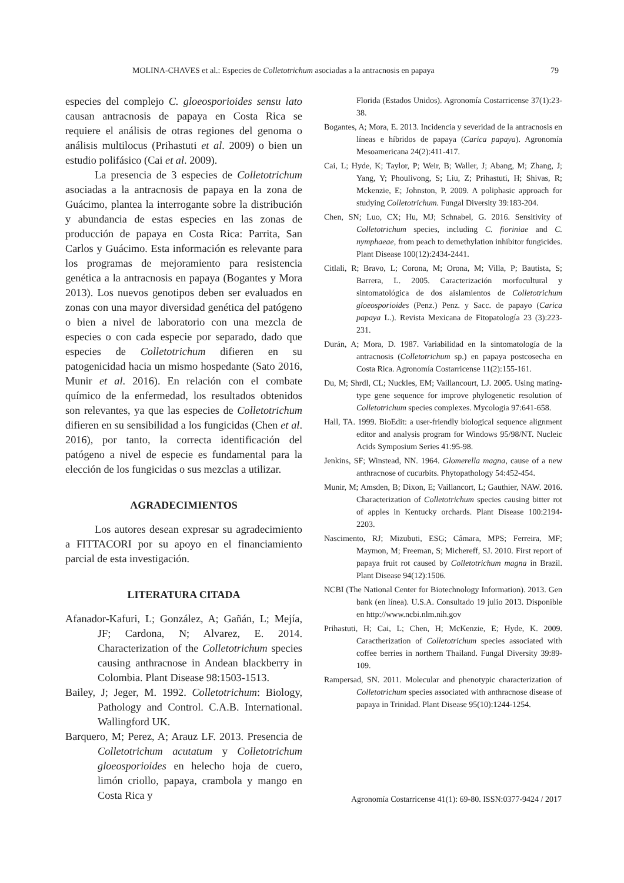MOLINA-CHAVES et al.: Especies de Colletotrichum asociadas a la antracnosis en papaya 79
especies del complejo C. gloeosporioides sensu lato causan antracnosis de papaya en Costa Rica se requiere el análisis de otras regiones del genoma o análisis multilocus (Prihastuti et al. 2009) o bien un estudio polifásico (Cai et al. 2009).
La presencia de 3 especies de Colletotrichum asociadas a la antracnosis de papaya en la zona de Guácimo, plantea la interrogante sobre la distribución y abundancia de estas especies en las zonas de producción de papaya en Costa Rica: Parrita, San Carlos y Guácimo. Esta información es relevante para los programas de mejoramiento para resistencia genética a la antracnosis en papaya (Bogantes y Mora 2013). Los nuevos genotipos deben ser evaluados en zonas con una mayor diversidad genética del patógeno o bien a nivel de laboratorio con una mezcla de especies o con cada especie por separado, dado que especies de Colletotrichum difieren en su patogenicidad hacia un mismo hospedante (Sato 2016, Munir et al. 2016). En relación con el combate químico de la enfermedad, los resultados obtenidos son relevantes, ya que las especies de Colletotrichum difieren en su sensibilidad a los fungicidas (Chen et al. 2016), por tanto, la correcta identificación del patógeno a nivel de especie es fundamental para la elección de los fungicidas o sus mezclas a utilizar.
AGRADECIMIENTOS
Los autores desean expresar su agradecimiento a FITTACORI por su apoyo en el financiamiento parcial de esta investigación.
LITERATURA CITADA
Afanador-Kafuri, L; González, A; Gañán, L; Mejía, JF; Cardona, N; Alvarez, E. 2014. Characterization of the Colletotrichum species causing anthracnose in Andean blackberry in Colombia. Plant Disease 98:1503-1513.
Bailey, J; Jeger, M. 1992. Colletotrichum: Biology, Pathology and Control. C.A.B. International. Wallingford UK.
Barquero, M; Perez, A; Arauz LF. 2013. Presencia de Colletotrichum acutatum y Colletotrichum gloeosporioides en helecho hoja de cuero, limón criollo, papaya, crambola y mango en Costa Rica y
Florida (Estados Unidos). Agronomía Costarricense 37(1):23-38.
Bogantes, A; Mora, E. 2013. Incidencia y severidad de la antracnosis en líneas e híbridos de papaya (Carica papaya). Agronomía Mesoamericana 24(2):411-417.
Cai, L; Hyde, K; Taylor, P; Weir, B; Waller, J; Abang, M; Zhang, J; Yang, Y; Phoulivong, S; Liu, Z; Prihastuti, H; Shivas, R; Mckenzie, E; Johnston, P. 2009. A poliphasic approach for studying Colletotrichum. Fungal Diversity 39:183-204.
Chen, SN; Luo, CX; Hu, MJ; Schnabel, G. 2016. Sensitivity of Colletotrichum species, including C. fioriniae and C. nymphaeae, from peach to demethylation inhibitor fungicides. Plant Disease 100(12):2434-2441.
Citlali, R; Bravo, L; Corona, M; Orona, M; Villa, P; Bautista, S; Barrera, L. 2005. Caracterización morfocultural y sintomatológica de dos aislamientos de Colletotrichum gloeosporioides (Penz.) Penz. y Sacc. de papayo (Carica papaya L.). Revista Mexicana de Fitopatología 23 (3):223-231.
Durán, A; Mora, D. 1987. Variabilidad en la sintomatología de la antracnosis (Colletotrichum sp.) en papaya postcosecha en Costa Rica. Agronomía Costarricense 11(2):155-161.
Du, M; Shrdl, CL; Nuckles, EM; Vaillancourt, LJ. 2005. Using mating-type gene sequence for improve phylogenetic resolution of Colletotrichum species complexes. Mycologia 97:641-658.
Hall, TA. 1999. BioEdit: a user-friendly biological sequence alignment editor and analysis program for Windows 95/98/NT. Nucleic Acids Symposium Series 41:95-98.
Jenkins, SF; Winstead, NN. 1964. Glomerella magna, cause of a new anthracnose of cucurbits. Phytopathology 54:452-454.
Munir, M; Amsden, B; Dixon, E; Vaillancort, L; Gauthier, NAW. 2016. Characterization of Colletotrichum species causing bitter rot of apples in Kentucky orchards. Plant Disease 100:2194-2203.
Nascimento, RJ; Mizubuti, ESG; Câmara, MPS; Ferreira, MF; Maymon, M; Freeman, S; Michereff, SJ. 2010. First report of papaya fruit rot caused by Colletotrichum magna in Brazil. Plant Disease 94(12):1506.
NCBI (The National Center for Biotechnology Information). 2013. Gen bank (en línea). U.S.A. Consultado 19 julio 2013. Disponible en http://www.ncbi.nlm.nih.gov
Prihastuti, H; Cai, L; Chen, H; McKenzie, E; Hyde, K. 2009. Caractherization of Colletotrichum species associated with coffee berries in northern Thailand. Fungal Diversity 39:89-109.
Rampersad, SN. 2011. Molecular and phenotypic characterization of Colletotrichum species associated with anthracnose disease of papaya in Trinidad. Plant Disease 95(10):1244-1254.
Agronomía Costarricense 41(1): 69-80. ISSN:0377-9424 / 2017